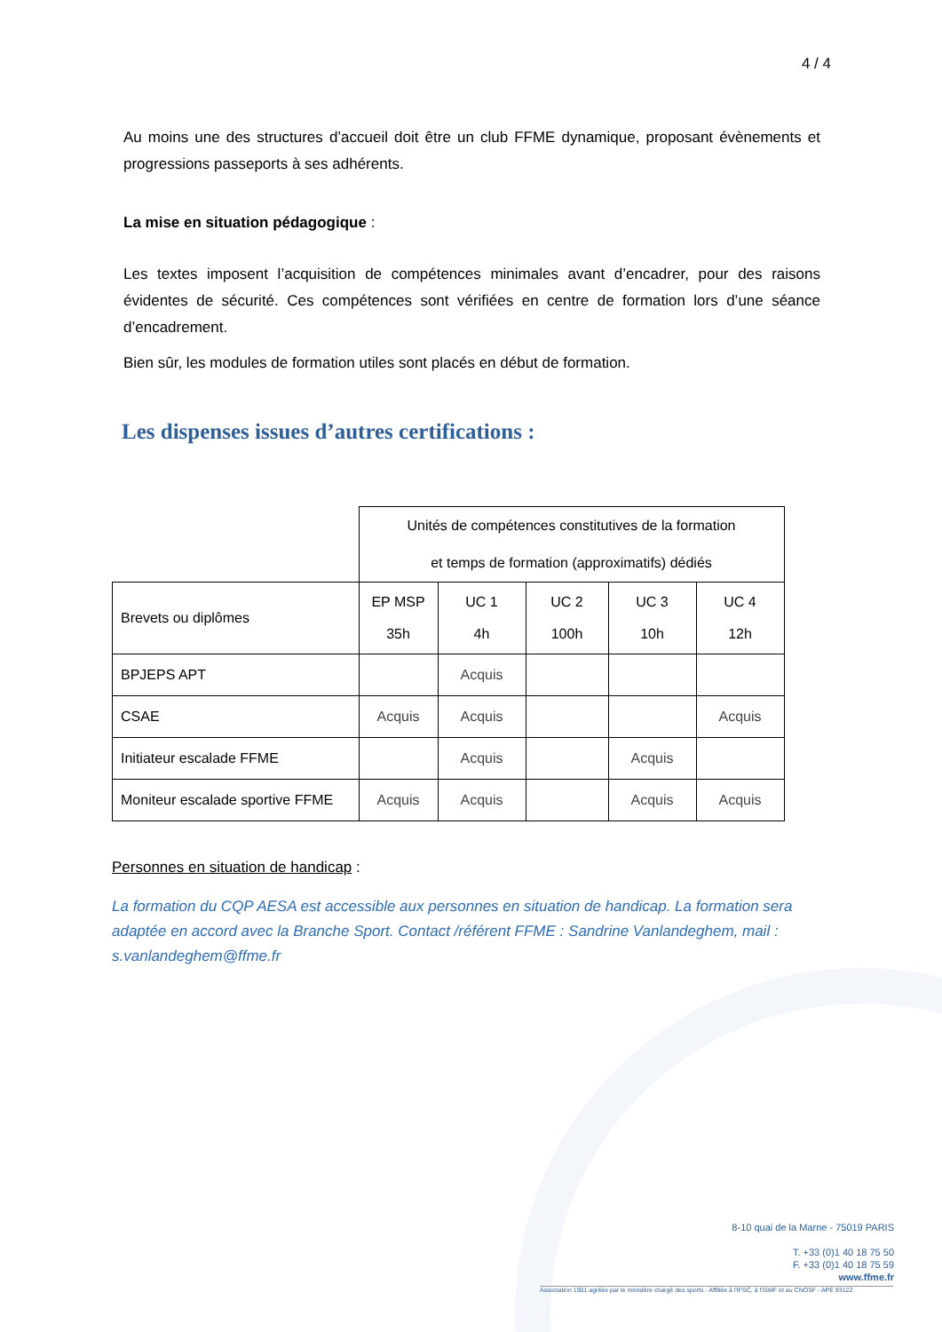4 / 4
Au moins une des structures d’accueil doit être un club FFME dynamique, proposant évènements et progressions passeports à ses adhérents.
La mise en situation pédagogique :
Les textes imposent l’acquisition de compétences minimales avant d’encadrer, pour des raisons évidentes de sécurité. Ces compétences sont vérifiées en centre de formation lors d’une séance d’encadrement.
Bien sûr, les modules de formation utiles sont placés en début de formation.
Les dispenses issues d’autres certifications :
| | Unités de compétences constitutives de la formation et temps de formation (approximatifs) dédiés | | | | |
| Brevets ou diplômes | EP MSP 35h | UC 1 4h | UC 2 100h | UC 3 10h | UC 4 12h |
| BPJEPS APT | | Acquis | | | |
| CSAE | Acquis | Acquis | | | Acquis |
| Initiateur escalade FFME | | Acquis | | Acquis | |
| Moniteur escalade sportive FFME | Acquis | Acquis | | Acquis | Acquis |
Personnes en situation de handicap :
La formation du CQP AESA est accessible aux personnes en situation de handicap. La formation sera adaptée en accord avec la Branche Sport. Contact /référent FFME : Sandrine Vanlandeghem, mail : s.vanlandeghem@ffme.fr
8-10 quai de la Marne - 75019 PARIS
T. +33 (0)1 40 18 75 50
F. +33 (0)1 40 18 75 59
www.ffme.fr
Association 1901 agréée par le ministère chargé des sports - Affiliée à l'IFSC, à l'ISMF et au CNOSF - APE 9312Z